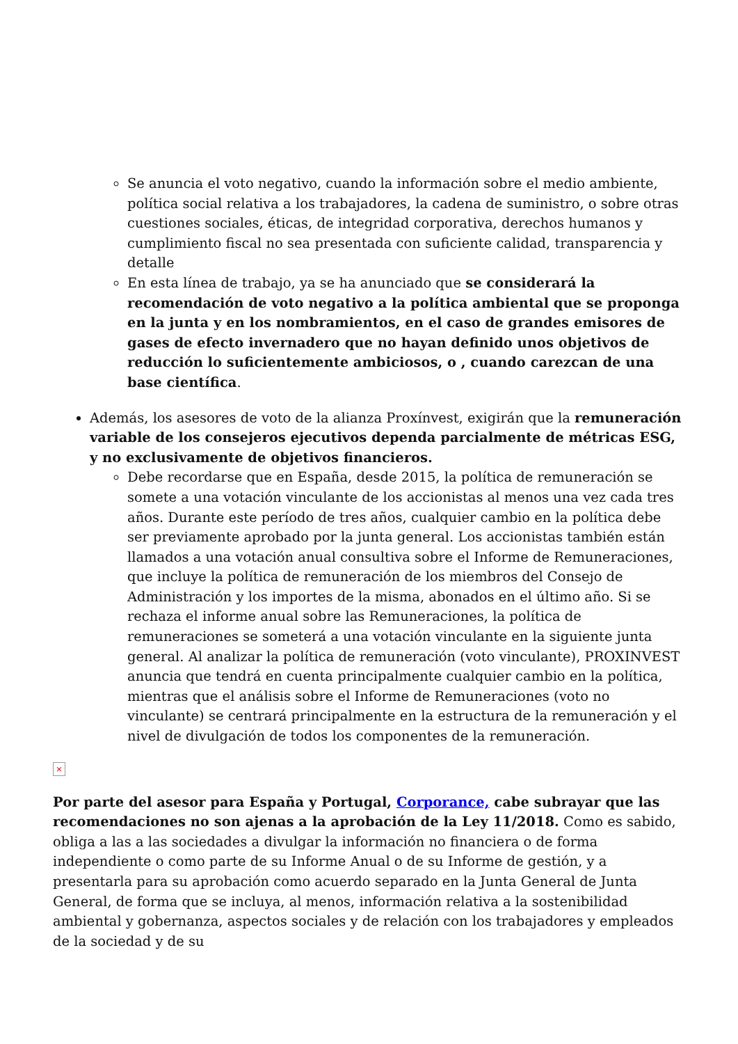Se anuncia el voto negativo, cuando la información sobre el medio ambiente, política social relativa a los trabajadores, la cadena de suministro, o sobre otras cuestiones sociales, éticas, de integridad corporativa, derechos humanos y cumplimiento fiscal no sea presentada con suficiente calidad, transparencia y detalle
En esta línea de trabajo, ya se ha anunciado que se considerará la recomendación de voto negativo a la política ambiental que se proponga en la junta y en los nombramientos, en el caso de grandes emisores de gases de efecto invernadero que no hayan definido unos objetivos de reducción lo suficientemente ambiciosos, o , cuando carezcan de una base científica.
Además, los asesores de voto de la alianza Proxínvest, exigirán que la remuneración variable de los consejeros ejecutivos dependa parcialmente de métricas ESG, y no exclusivamente de objetivos financieros.
Debe recordarse que en España, desde 2015, la política de remuneración se somete a una votación vinculante de los accionistas al menos una vez cada tres años. Durante este período de tres años, cualquier cambio en la política debe ser previamente aprobado por la junta general. Los accionistas también están llamados a una votación anual consultiva sobre el Informe de Remuneraciones, que incluye la política de remuneración de los miembros del Consejo de Administración y los importes de la misma, abonados en el último año. Si se rechaza el informe anual sobre las Remuneraciones, la política de remuneraciones se someterá a una votación vinculante en la siguiente junta general. Al analizar la política de remuneración (voto vinculante), PROXINVEST anuncia que tendrá en cuenta principalmente cualquier cambio en la política, mientras que el análisis sobre el Informe de Remuneraciones (voto no vinculante) se centrará principalmente en la estructura de la remuneración y el nivel de divulgación de todos los componentes de la remuneración.
×
Por parte del asesor para España y Portugal, Corporance, cabe subrayar que las recomendaciones no son ajenas a la aprobación de la Ley 11/2018. Como es sabido, obliga a las a las sociedades a divulgar la información no financiera o de forma independiente o como parte de su Informe Anual o de su Informe de gestión, y a presentarla para su aprobación como acuerdo separado en la Junta General de Junta General, de forma que se incluya, al menos, información relativa a la sostenibilidad ambiental y gobernanza, aspectos sociales y de relación con los trabajadores y empleados de la sociedad y de su